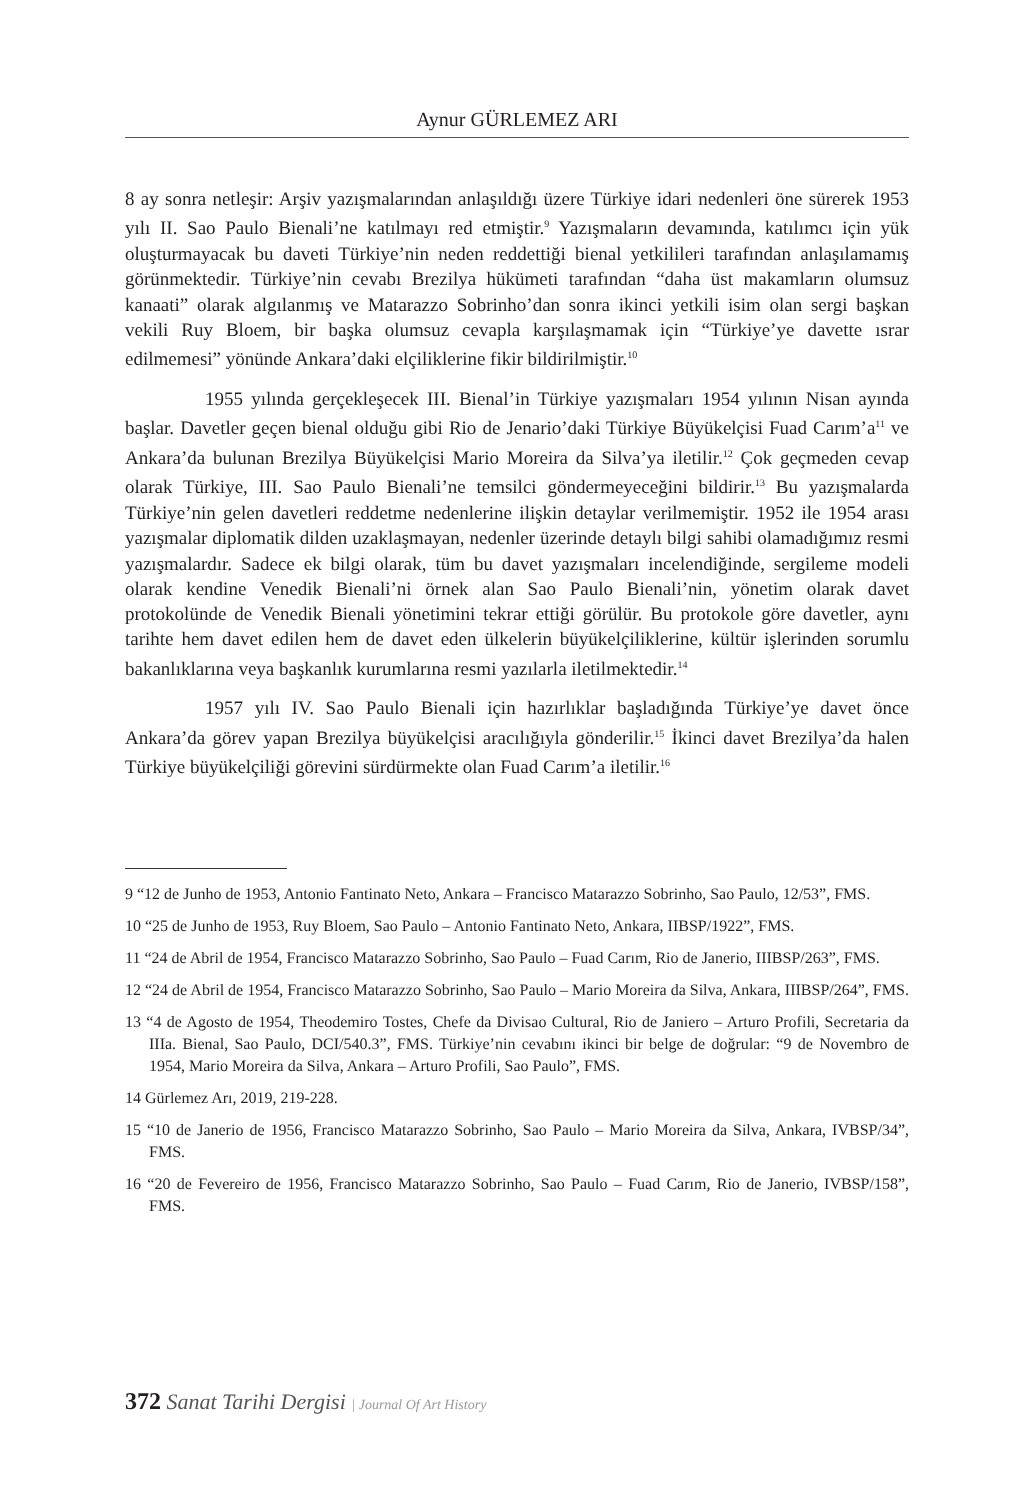Aynur GÜRLEMEZ ARI
8 ay sonra netleşir: Arşiv yazışmalarından anlaşıldığı üzere Türkiye idari nedenleri öne sürerek 1953 yılı II. Sao Paulo Bienali’ne katılmayı red etmiştir.<sup>9</sup> Yazışmaların devamında, katılımcı için yük oluşturmayacak bu daveti Türkiye’nin neden reddettiği bienal yetkilileri tarafından anlaşılamamış görünmektedir. Türkiye’nin cevabı Brezilya hükümeti tarafından “daha üst makamların olumsuz kanaati” olarak algılanmış ve Matarazzo Sobrinho’dan sonra ikinci yetkili isim olan sergi başkan vekili Ruy Bloem, bir başka olumsuz cevapla karşılaşmamak için “Türkiye’ye davette ısrar edilmemesi” yönünde Ankara’daki elçiliklerine fikir bildirilmiştir.<sup>10</sup>
1955 yılında gerçekleşecek III. Bienal’in Türkiye yazışmaları 1954 yılının Nisan ayında başlar. Davetler geçen bienal olduğu gibi Rio de Jenario’daki Türkiye Büyükelçisi Fuad Carım’a<sup>11</sup> ve Ankara’da bulunan Brezilya Büyükelçisi Mario Moreira da Silva’ya iletilir.<sup>12</sup> Çok geçmeden cevap olarak Türkiye, III. Sao Paulo Bienali’ne temsilci göndermeyeceğini bildirir.<sup>13</sup> Bu yazışmalarda Türkiye’nin gelen davetleri reddetme nedenlerine ilişkin detaylar verilmemiştir. 1952 ile 1954 arası yazışmalar diplomatik dilden uzaklaşmayan, nedenler üzerinde detaylı bilgi sahibi olamadığımız resmi yazışmalardır. Sadece ek bilgi olarak, tüm bu davet yazışmaları incelendiğinde, sergileme modeli olarak kendine Venedik Bienali’ni örnek alan Sao Paulo Bienali’nin, yönetim olarak davet protokolünde de Venedik Bienali yönetimini tekrar ettiği görülür. Bu protokole göre davetler, aynı tarihte hem davet edilen hem de davet eden ülkelerin büyükelçiliklerine, kültür işlerinden sorumlu bakanlıklarına veya başkanlık kurumlarına resmi yazılarla iletilmektedir.<sup>14</sup>
1957 yılı IV. Sao Paulo Bienali için hazırlıklar başladığında Türkiye’ye davet önce Ankara’da görev yapan Brezilya büyükelçisi aracılığıyla gönderilir.<sup>15</sup> İkinci davet Brezilya’da halen Türkiye büyükelçiliği görevini sürdürmekte olan Fuad Carım’a iletilir.<sup>16</sup>
9 “12 de Junho de 1953, Antonio Fantinato Neto, Ankara – Francisco Matarazzo Sobrinho, Sao Paulo, 12/53”, FMS.
10 “25 de Junho de 1953, Ruy Bloem, Sao Paulo – Antonio Fantinato Neto, Ankara, IIBSP/1922”, FMS.
11 “24 de Abril de 1954, Francisco Matarazzo Sobrinho, Sao Paulo – Fuad Carım, Rio de Janerio, IIIBSP/263”, FMS.
12 “24 de Abril de 1954, Francisco Matarazzo Sobrinho, Sao Paulo – Mario Moreira da Silva, Ankara, IIIBSP/264”, FMS.
13 “4 de Agosto de 1954, Theodemiro Tostes, Chefe da Divisao Cultural, Rio de Janiero – Arturo Profili, Secretaria da IIIa. Bienal, Sao Paulo, DCI/540.3”, FMS. Türkiye’nin cevabını ikinci bir belge de doğrular: “9 de Novembro de 1954, Mario Moreira da Silva, Ankara – Arturo Profili, Sao Paulo”, FMS.
14 Gürlemez Arı, 2019, 219-228.
15 “10 de Janerio de 1956, Francisco Matarazzo Sobrinho, Sao Paulo – Mario Moreira da Silva, Ankara, IVBSP/34”, FMS.
16 “20 de Fevereiro de 1956, Francisco Matarazzo Sobrinho, Sao Paulo – Fuad Carım, Rio de Janerio, IVBSP/158”, FMS.
372 Sanat Tarihi Dergisi | Journal Of Art History